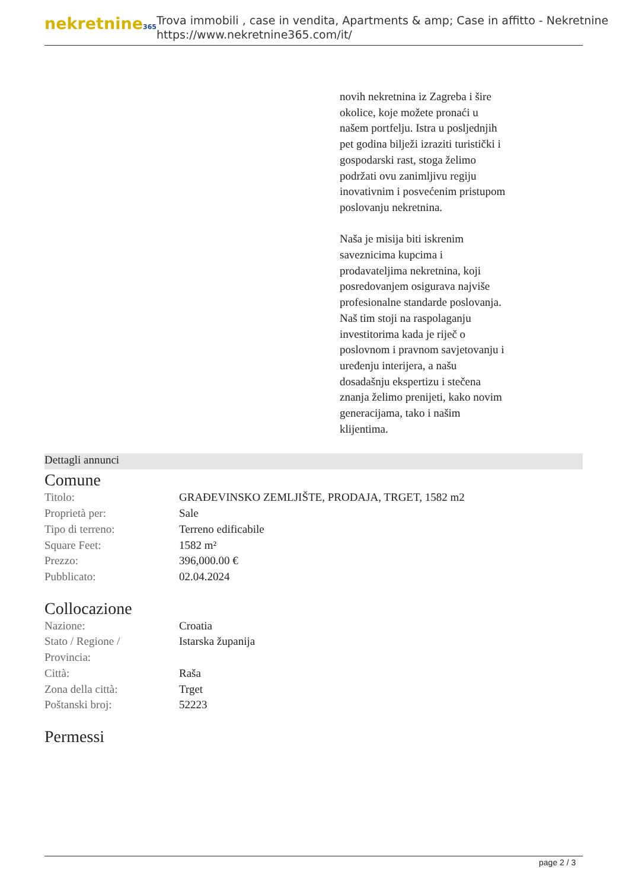nekretnine365
Trova immobili , case in vendita, Apartments & amp; Case in affitto - Nekretnine
https://www.nekretnine365.com/it/
novih nekretnina iz Zagreba i šire okolice, koje možete pronaći u našem portfelju. Istra u posljednjih pet godina bilježi izraziti turistički i gospodarski rast, stoga želimo podržati ovu zanimljivu regiju inovativnim i posvećenim pristupom poslovanju nekretnina.
Naša je misija biti iskrenim saveznicima kupcima i prodavateljima nekretnina, koji posredovanjem osigurava najviše profesionalne standarde poslovanja.
Naš tim stoji na raspolaganju investitorima kada je riječ o poslovnom i pravnom savjetovanju i uređenju interijera, a našu dosadašnju ekspertizu i stečena znanja želimo prenijeti, kako novim generacijama, tako i našim klijentima.
Dettagli annunci
Comune
| Titolo: | GRAĐEVINSKO ZEMLJIŠTE, PRODAJA, TRGET, 1582 m2 |
| Proprietà per: | Sale |
| Tipo di terreno: | Terreno edificabile |
| Square Feet: | 1582 m² |
| Prezzo: | 396,000.00 € |
| Pubblicato: | 02.04.2024 |
Collocazione
| Nazione: | Croatia |
| Stato / Regione / Provincia: | Istarska županija |
| Città: | Raša |
| Zona della città: | Trget |
| Poštanski broj: | 52223 |
Permessi
page 2 / 3